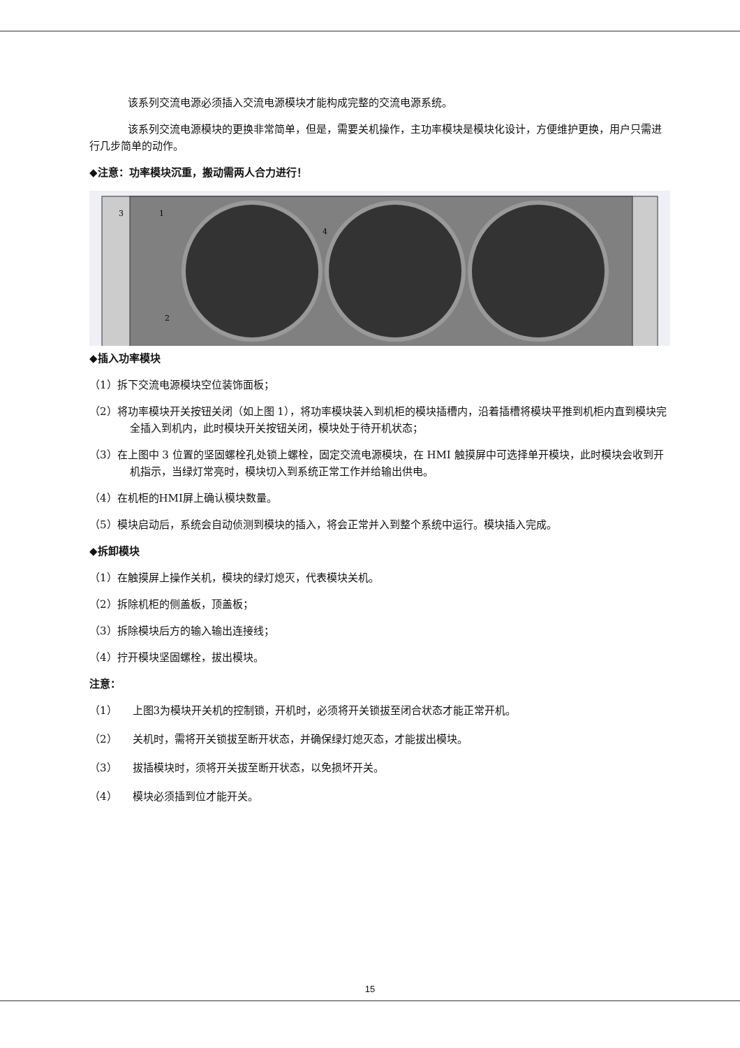该系列交流电源必须插入交流电源模块才能构成完整的交流电源系统。
该系列交流电源模块的更换非常简单，但是，需要关机操作，主功率模块是模块化设计，方便维护更换，用户只需进行几步简单的动作。
◆注意：功率模块沉重，搬动需两人合力进行！
1
3
2
4
◆插入功率模块
（1）拆下交流电源模块空位装饰面板；
（2）将功率模块开关按钮关闭（如上图 1），将功率模块装入到机柜的模块插槽内，沿着插槽将模块平推到机柜内直到模块完全插入到机内，此时模块开关按钮关闭，模块处于待开机状态；
（3）在上图中 3 位置的坚固螺栓孔处锁上螺栓，固定交流电源模块，在 HMI 触摸屏中可选择单开模块，此时模块会收到开机指示，当绿灯常亮时，模块切入到系统正常工作并给输出供电。
（4）在机柜的HMI屏上确认模块数量。
（5）模块启动后，系统会自动侦测到模块的插入，将会正常并入到整个系统中运行。模块插入完成。
◆拆卸模块
（1）在触摸屏上操作关机，模块的绿灯熄灭，代表模块关机。
（2）拆除机柜的侧盖板，顶盖板；
（3）拆除模块后方的输入输出连接线；
（4）拧开模块坚固螺栓，拔出模块。
注意：
（1） 上图3为模块开关机的控制锁，开机时，必须将开关锁拔至闭合状态才能正常开机。
（2） 关机时，需将开关锁拔至断开状态，并确保绿灯熄灭态，才能拔出模块。
（3） 拔插模块时，须将开关拔至断开状态，以免损坏开关。
（4） 模块必须插到位才能开关。
15